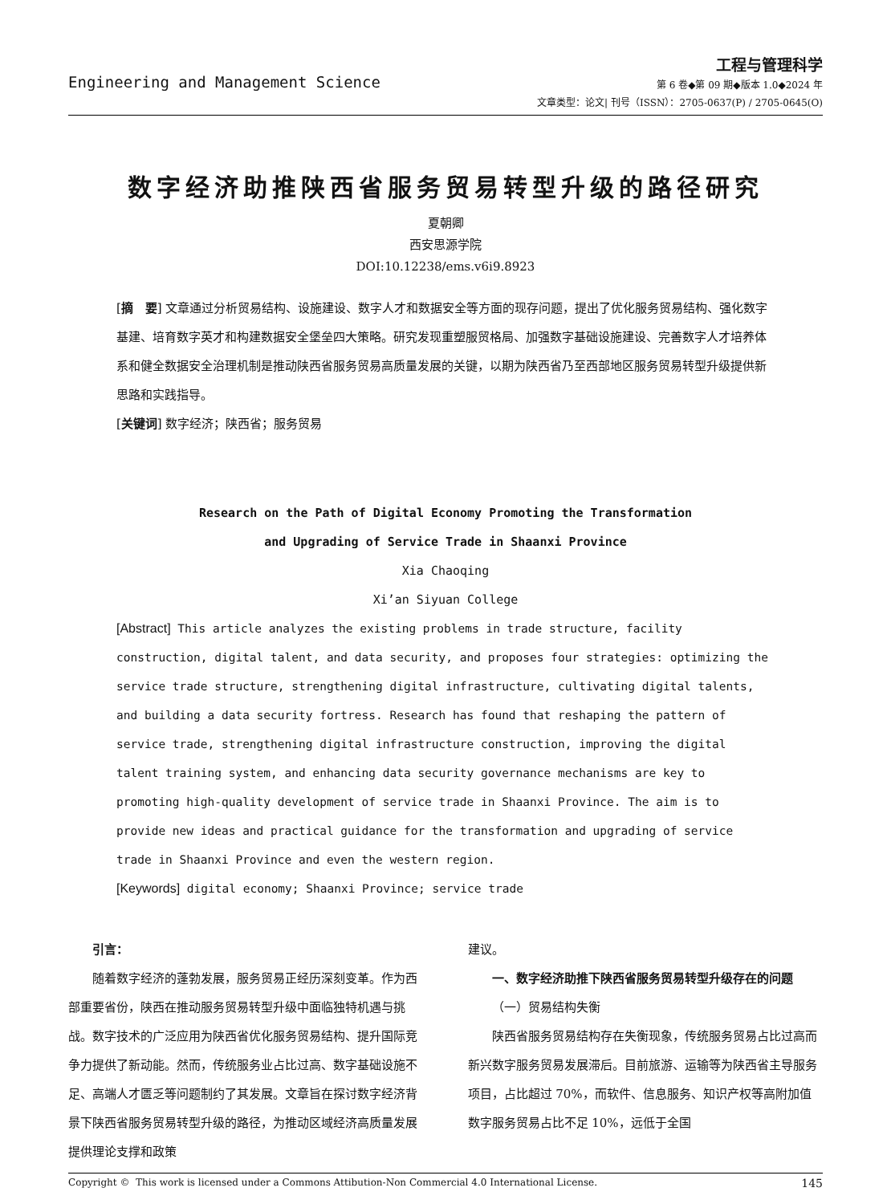Engineering and Management Science
工程与管理科学
第 6 卷◆第 09 期◆版本 1.0◆2024 年
文章类型：论文| 刊号（ISSN）：2705-0637(P) / 2705-0645(O)
数字经济助推陕西省服务贸易转型升级的路径研究
夏朝卿
西安思源学院
DOI:10.12238/ems.v6i9.8923
[摘　要] 文章通过分析贸易结构、设施建设、数字人才和数据安全等方面的现存问题，提出了优化服务贸易结构、强化数字基建、培育数字英才和构建数据安全堡垒四大策略。研究发现重塑服贸格局、加强数字基础设施建设、完善数字人才培养体系和健全数据安全治理机制是推动陕西省服务贸易高质量发展的关键，以期为陕西省乃至西部地区服务贸易转型升级提供新思路和实践指导。
[关键词] 数字经济；陕西省；服务贸易
Research on the Path of Digital Economy Promoting the Transformation
and Upgrading of Service Trade in Shaanxi Province
Xia Chaoqing
Xi’an Siyuan College
[Abstract] This article analyzes the existing problems in trade structure, facility construction, digital talent, and data security, and proposes four strategies: optimizing the service trade structure, strengthening digital infrastructure, cultivating digital talents, and building a data security fortress. Research has found that reshaping the pattern of service trade, strengthening digital infrastructure construction, improving the digital talent training system, and enhancing data security governance mechanisms are key to promoting high-quality development of service trade in Shaanxi Province. The aim is to provide new ideas and practical guidance for the transformation and upgrading of service trade in Shaanxi Province and even the western region.
[Keywords] digital economy; Shaanxi Province; service trade
引言：
随着数字经济的蓬勃发展，服务贸易正经历深刻变革。作为西部重要省份，陕西在推动服务贸易转型升级中面临独特机遇与挑战。数字技术的广泛应用为陕西省优化服务贸易结构、提升国际竞争力提供了新动能。然而，传统服务业占比过高、数字基础设施不足、高端人才匮乏等问题制约了其发展。文章旨在探讨数字经济背景下陕西省服务贸易转型升级的路径，为推动区域经济高质量发展提供理论支撑和政策
建议。
一、数字经济助推下陕西省服务贸易转型升级存在的问题
（一）贸易结构失衡
陕西省服务贸易结构存在失衡现象，传统服务贸易占比过高而新兴数字服务贸易发展滞后。目前旅游、运输等为陕西省主导服务项目，占比超过 70%，而软件、信息服务、知识产权等高附加值数字服务贸易占比不足 10%，远低于全国
Copyright © This work is licensed under a Commons Attibution-Non Commercial 4.0 International License. 145